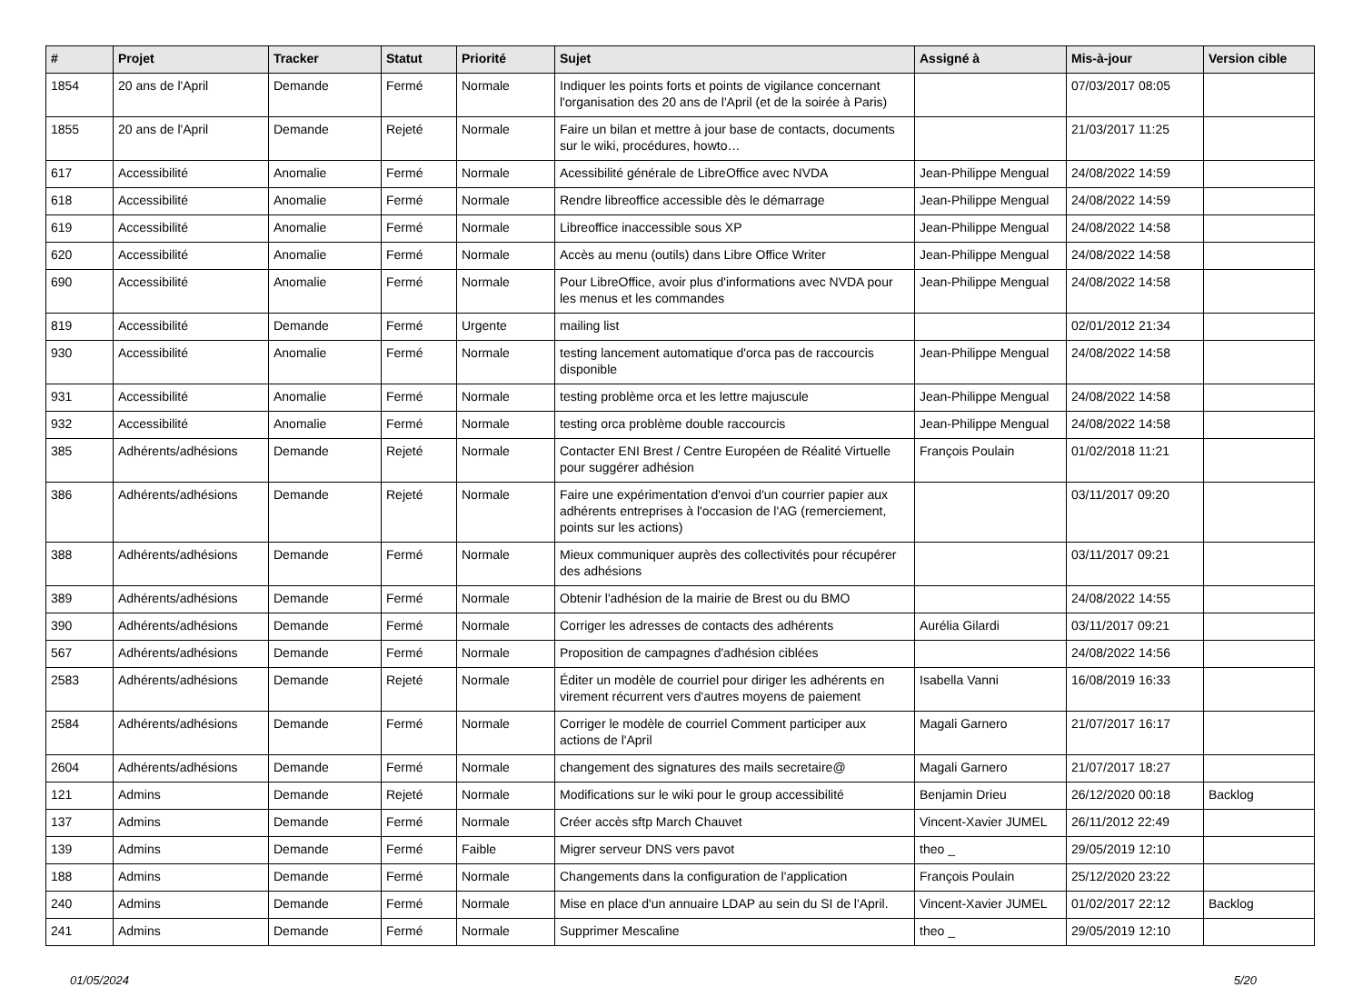| # | Projet | Tracker | Statut | Priorité | Sujet | Assigné à | Mis-à-jour | Version cible |
| --- | --- | --- | --- | --- | --- | --- | --- | --- |
| 1854 | 20 ans de l'April | Demande | Fermé | Normale | Indiquer les points forts et points de vigilance concernant l'organisation des 20 ans de l'April (et de la soirée à Paris) | | 07/03/2017 08:05 | |
| 1855 | 20 ans de l'April | Demande | Rejeté | Normale | Faire un bilan et mettre à jour base de contacts, documents sur le wiki, procédures, howto… | | 21/03/2017 11:25 | |
| 617 | Accessibilité | Anomalie | Fermé | Normale | Acessibilité générale de LibreOffice avec NVDA | Jean-Philippe Mengual | 24/08/2022 14:59 | |
| 618 | Accessibilité | Anomalie | Fermé | Normale | Rendre libreoffice accessible dès le démarrage | Jean-Philippe Mengual | 24/08/2022 14:59 | |
| 619 | Accessibilité | Anomalie | Fermé | Normale | Libreoffice inaccessible sous XP | Jean-Philippe Mengual | 24/08/2022 14:58 | |
| 620 | Accessibilité | Anomalie | Fermé | Normale | Accès au menu (outils) dans Libre Office Writer | Jean-Philippe Mengual | 24/08/2022 14:58 | |
| 690 | Accessibilité | Anomalie | Fermé | Normale | Pour LibreOffice, avoir plus d'informations avec NVDA pour les menus et les commandes | Jean-Philippe Mengual | 24/08/2022 14:58 | |
| 819 | Accessibilité | Demande | Fermé | Urgente | mailing list | | 02/01/2012 21:34 | |
| 930 | Accessibilité | Anomalie | Fermé | Normale | testing lancement automatique d'orca pas de raccourcis disponible | Jean-Philippe Mengual | 24/08/2022 14:58 | |
| 931 | Accessibilité | Anomalie | Fermé | Normale | testing problème orca et les lettre majuscule | Jean-Philippe Mengual | 24/08/2022 14:58 | |
| 932 | Accessibilité | Anomalie | Fermé | Normale | testing orca problème double raccourcis | Jean-Philippe Mengual | 24/08/2022 14:58 | |
| 385 | Adhérents/adhésions | Demande | Rejeté | Normale | Contacter ENI Brest / Centre Européen de Réalité Virtuelle pour suggérer adhésion | François Poulain | 01/02/2018 11:21 | |
| 386 | Adhérents/adhésions | Demande | Rejeté | Normale | Faire une expérimentation d'envoi d'un courrier papier aux adhérents entreprises à l'occasion de l'AG (remerciement, points sur les actions) | | 03/11/2017 09:20 | |
| 388 | Adhérents/adhésions | Demande | Fermé | Normale | Mieux communiquer auprès des collectivités pour récupérer des adhésions | | 03/11/2017 09:21 | |
| 389 | Adhérents/adhésions | Demande | Fermé | Normale | Obtenir l'adhésion de la mairie de Brest ou du BMO | | 24/08/2022 14:55 | |
| 390 | Adhérents/adhésions | Demande | Fermé | Normale | Corriger les adresses de contacts des adhérents | Aurélia Gilardi | 03/11/2017 09:21 | |
| 567 | Adhérents/adhésions | Demande | Fermé | Normale | Proposition de campagnes d'adhésion ciblées | | 24/08/2022 14:56 | |
| 2583 | Adhérents/adhésions | Demande | Rejeté | Normale | Éditer un modèle de courriel pour diriger les adhérents en virement récurrent vers d'autres moyens de paiement | Isabella Vanni | 16/08/2019 16:33 | |
| 2584 | Adhérents/adhésions | Demande | Fermé | Normale | Corriger le modèle de courriel Comment participer aux actions de l'April | Magali Garnero | 21/07/2017 16:17 | |
| 2604 | Adhérents/adhésions | Demande | Fermé | Normale | changement des signatures des mails secretaire@ | Magali Garnero | 21/07/2017 18:27 | |
| 121 | Admins | Demande | Rejeté | Normale | Modifications sur le wiki pour le group accessibilité | Benjamin Drieu | 26/12/2020 00:18 | Backlog |
| 137 | Admins | Demande | Fermé | Normale | Créer accès sftp March Chauvet | Vincent-Xavier JUMEL | 26/11/2012 22:49 | |
| 139 | Admins | Demande | Fermé | Faible | Migrer serveur DNS vers pavot | theo _ | 29/05/2019 12:10 | |
| 188 | Admins | Demande | Fermé | Normale | Changements dans la configuration de l'application | François Poulain | 25/12/2020 23:22 | |
| 240 | Admins | Demande | Fermé | Normale | Mise en place d'un annuaire LDAP au sein du SI de l'April. | Vincent-Xavier JUMEL | 01/02/2017 22:12 | Backlog |
| 241 | Admins | Demande | Fermé | Normale | Supprimer Mescaline | theo _ | 29/05/2019 12:10 | |
01/05/2024 5/20